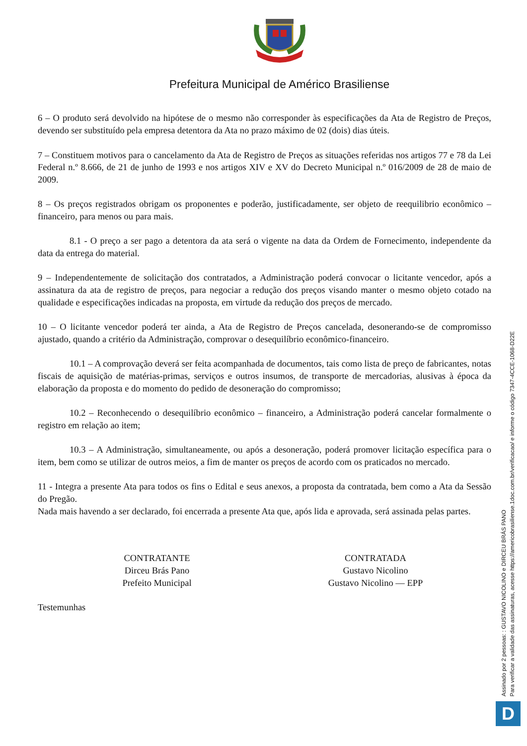Prefeitura Municipal de Américo Brasiliense
6 – O produto será devolvido na hipótese de o mesmo não corresponder às especificações da Ata de Registro de Preços, devendo ser substituído pela empresa detentora da Ata no prazo máximo de 02 (dois) dias úteis.
7 – Constituem motivos para o cancelamento da Ata de Registro de Preços as situações referidas nos artigos 77 e 78 da Lei Federal n.º 8.666, de 21 de junho de 1993 e nos artigos XIV e XV do Decreto Municipal n.º 016/2009 de 28 de maio de 2009.
8 – Os preços registrados obrigam os proponentes e poderão, justificadamente, ser objeto de reequilibrio econômico – financeiro, para menos ou para mais.
8.1 - O preço a ser pago a detentora da ata será o vigente na data da Ordem de Fornecimento, independente da data da entrega do material.
9 – Independentemente de solicitação dos contratados, a Administração poderá convocar o licitante vencedor, após a assinatura da ata de registro de preços, para negociar a redução dos preços visando manter o mesmo objeto cotado na qualidade e especificações indicadas na proposta, em virtude da redução dos preços de mercado.
10 – O licitante vencedor poderá ter ainda, a Ata de Registro de Preços cancelada, desonerando-se de compromisso ajustado, quando a critério da Administração, comprovar o desequilíbrio econômico-financeiro.
10.1 – A comprovação deverá ser feita acompanhada de documentos, tais como lista de preço de fabricantes, notas fiscais de aquisição de matérias-primas, serviços e outros insumos, de transporte de mercadorias, alusivas à época da elaboração da proposta e do momento do pedido de desoneração do compromisso;
10.2 – Reconhecendo o desequilíbrio econômico – financeiro, a Administração poderá cancelar formalmente o registro em relação ao item;
10.3 – A Administração, simultaneamente, ou após a desoneração, poderá promover licitação específica para o item, bem como se utilizar de outros meios, a fim de manter os preços de acordo com os praticados no mercado.
11 - Integra a presente Ata para todos os fins o Edital e seus anexos, a proposta da contratada, bem como a Ata da Sessão do Pregão.
Nada mais havendo a ser declarado, foi encerrada a presente Ata que, após lida e aprovada, será assinada pelas partes.
CONTRATANTE
Dirceu Brás Pano
Prefeito Municipal
CONTRATADA
Gustavo Nicolino
Gustavo Nicolino — EPP
Testemunhas
Assinado por 2 pessoas: : GUSTAVO NICOLINO e DIRCEU BRÁS PANO
Para verificar a validade das assinaturas, acesse https://americobrasiliense.1doc.com.br/verificacao/ e informe o código 7347-4CCE-1068-D22E
D